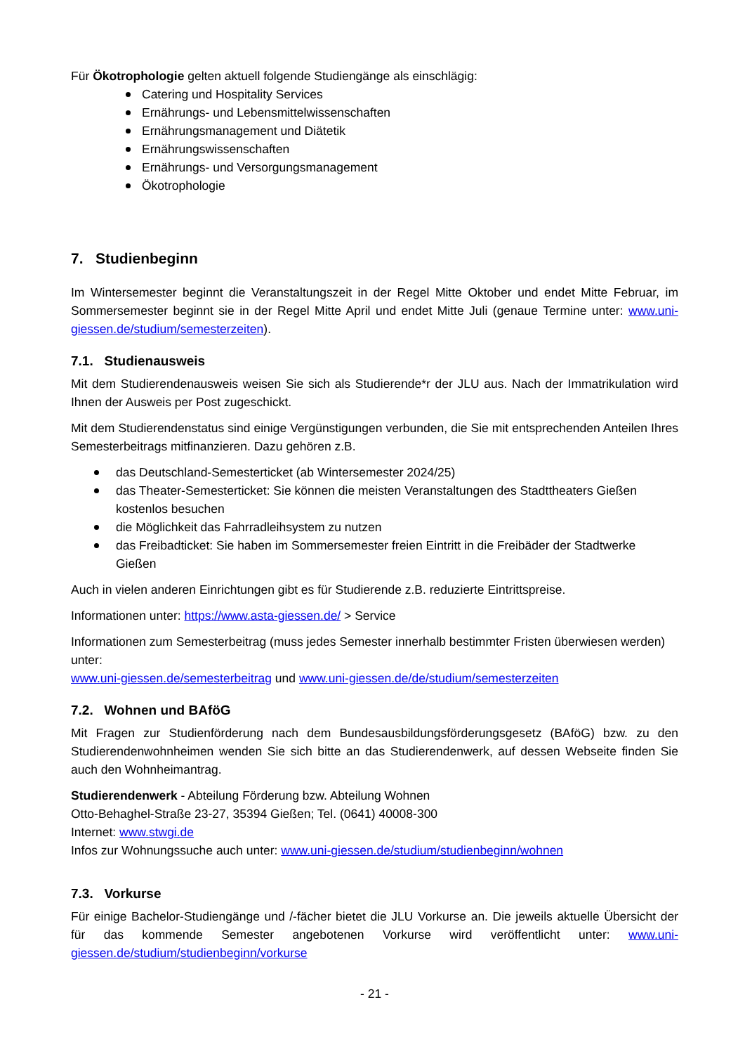Für Ökotrophologie gelten aktuell folgende Studiengänge als einschlägig:
Catering und Hospitality Services
Ernährungs- und Lebensmittelwissenschaften
Ernährungsmanagement und Diätetik
Ernährungswissenschaften
Ernährungs- und Versorgungsmanagement
Ökotrophologie
7. Studienbeginn
Im Wintersemester beginnt die Veranstaltungszeit in der Regel Mitte Oktober und endet Mitte Februar, im Sommersemester beginnt sie in der Regel Mitte April und endet Mitte Juli (genaue Termine unter: www.uni-giessen.de/studium/semesterzeiten).
7.1. Studienausweis
Mit dem Studierendenausweis weisen Sie sich als Studierende*r der JLU aus. Nach der Immatrikulation wird Ihnen der Ausweis per Post zugeschickt.
Mit dem Studierendenstatus sind einige Vergünstigungen verbunden, die Sie mit entsprechenden Anteilen Ihres Semesterbeitrags mitfinanzieren. Dazu gehören z.B.
das Deutschland-Semesterticket (ab Wintersemester 2024/25)
das Theater-Semesterticket: Sie können die meisten Veranstaltungen des Stadttheaters Gießen kostenlos besuchen
die Möglichkeit das Fahrradleihsystem zu nutzen
das Freibadticket: Sie haben im Sommersemester freien Eintritt in die Freibäder der Stadtwerke Gießen
Auch in vielen anderen Einrichtungen gibt es für Studierende z.B. reduzierte Eintrittspreise.
Informationen unter: https://www.asta-giessen.de/ > Service
Informationen zum Semesterbeitrag (muss jedes Semester innerhalb bestimmter Fristen überwiesen werden) unter:
www.uni-giessen.de/semesterbeitrag und www.uni-giessen.de/de/studium/semesterzeiten
7.2. Wohnen und BAföG
Mit Fragen zur Studienförderung nach dem Bundesausbildungsförderungsgesetz (BAföG) bzw. zu den Studierendenwohnheimen wenden Sie sich bitte an das Studierendenwerk, auf dessen Webseite finden Sie auch den Wohnheimantrag.
Studierendenwerk - Abteilung Förderung bzw. Abteilung Wohnen
Otto-Behaghel-Straße 23-27, 35394 Gießen; Tel. (0641) 40008-300
Internet: www.stwgi.de
Infos zur Wohnungssuche auch unter: www.uni-giessen.de/studium/studienbeginn/wohnen
7.3. Vorkurse
Für einige Bachelor-Studiengänge und /-fächer bietet die JLU Vorkurse an. Die jeweils aktuelle Übersicht der für das kommende Semester angebotenen Vorkurse wird veröffentlicht unter: www.uni-giessen.de/studium/studienbeginn/vorkurse
- 21 -